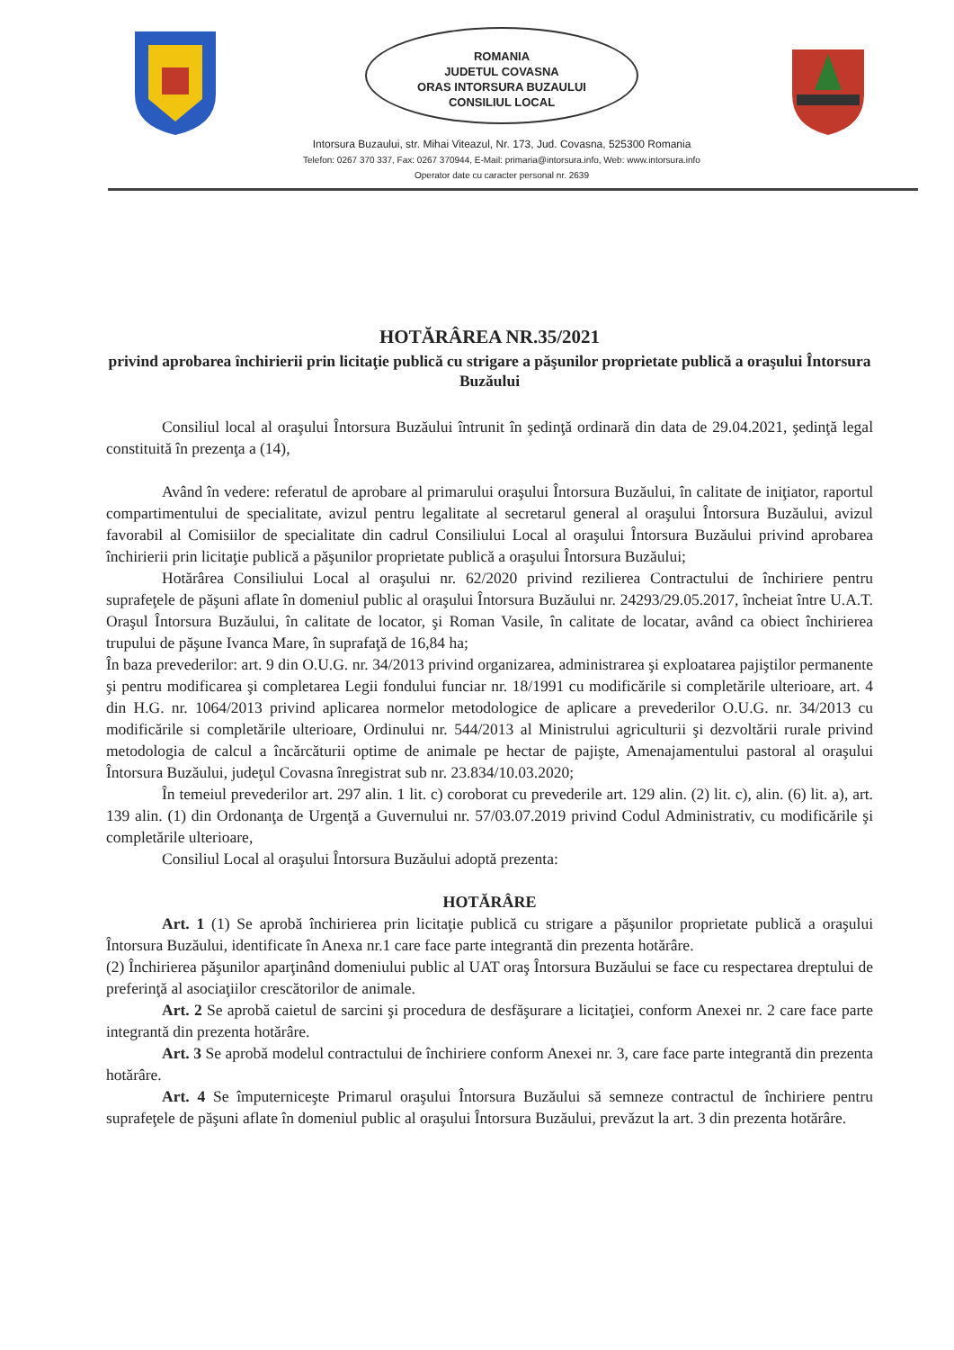ROMANIA
JUDETUL COVASNA
ORAS INTORSURA BUZAULUI
CONSILIUL LOCAL
Intorsura Buzaului, str. Mihai Viteazul, Nr. 173, Jud. Covasna, 525300 Romania
Telefon: 0267 370 337, Fax: 0267 370944, E-Mail: primaria@intorsura.info, Web: www.intorsura.info
Operator date cu caracter personal nr. 2639
HOTĂRÂREA NR.35/2021
privind aprobarea închirierii prin licitaţie publică cu strigare a păşunilor proprietate publică a oraşului Întorsura Buzăului
Consiliul local al oraşului Întorsura Buzăului întrunit în şedinţă ordinară din data de 29.04.2021, şedinţă legal constituită în prezenţa a (14),
Având în vedere: referatul de aprobare al primarului oraşului Întorsura Buzăului, în calitate de iniţiator, raportul compartimentului de specialitate, avizul pentru legalitate al secretarul general al oraşului Întorsura Buzăului, avizul favorabil al Comisiilor de specialitate din cadrul Consiliului Local al oraşului Întorsura Buzăului privind aprobarea închirierii prin licitaţie publică a păşunilor proprietate publică a oraşului Întorsura Buzăului;
Hotărârea Consiliului Local al oraşului nr. 62/2020 privind rezilierea Contractului de închiriere pentru suprafeţele de păşuni aflate în domeniul public al oraşului Întorsura Buzăului nr. 24293/29.05.2017, încheiat între U.A.T. Oraşul Întorsura Buzăului, în calitate de locator, şi Roman Vasile, în calitate de locatar, având ca obiect închirierea trupului de păşune Ivanca Mare, în suprafaţă de 16,84 ha;
În baza prevederilor: art. 9 din O.U.G. nr. 34/2013 privind organizarea, administrarea şi exploatarea pajiştilor permanente şi pentru modificarea şi completarea Legii fondului funciar nr. 18/1991 cu modificările si completările ulterioare, art. 4 din H.G. nr. 1064/2013 privind aplicarea normelor metodologice de aplicare a prevederilor O.U.G. nr. 34/2013 cu modificările si completările ulterioare, Ordinului nr. 544/2013 al Ministrului agriculturii şi dezvoltării rurale privind metodologia de calcul a încărcăturii optime de animale pe hectar de pajişte, Amenajamentului pastoral al oraşului Întorsura Buzăului, judeţul Covasna înregistrat sub nr. 23.834/10.03.2020;
În temeiul prevederilor art. 297 alin. 1 lit. c) coroborat cu prevederile art. 129 alin. (2) lit. c), alin. (6) lit. a), art. 139 alin. (1) din Ordonanţa de Urgenţă a Guvernului nr. 57/03.07.2019 privind Codul Administrativ, cu modificările şi completările ulterioare,
Consiliul Local al oraşului Întorsura Buzăului adoptă prezenta:
HOTĂRÂRE
Art. 1 (1) Se aprobă închirierea prin licitaţie publică cu strigare a păşunilor proprietate publică a oraşului Întorsura Buzăului, identificate în Anexa nr.1 care face parte integrantă din prezenta hotărâre.
(2) Închirierea păşunilor aparţinând domeniului public al UAT oraş Întorsura Buzăului se face cu respectarea dreptului de preferinţă al asociaţiilor crescătorilor de animale.
Art. 2 Se aprobă caietul de sarcini şi procedura de desfăşurare a licitaţiei, conform Anexei nr. 2 care face parte integrantă din prezenta hotărâre.
Art. 3 Se aprobă modelul contractului de închiriere conform Anexei nr. 3, care face parte integrantă din prezenta hotărâre.
Art. 4 Se împuterniceşte Primarul oraşului Întorsura Buzăului să semneze contractul de închiriere pentru suprafeţele de păşuni aflate în domeniul public al oraşului Întorsura Buzăului, prevăzut la art. 3 din prezenta hotărâre.